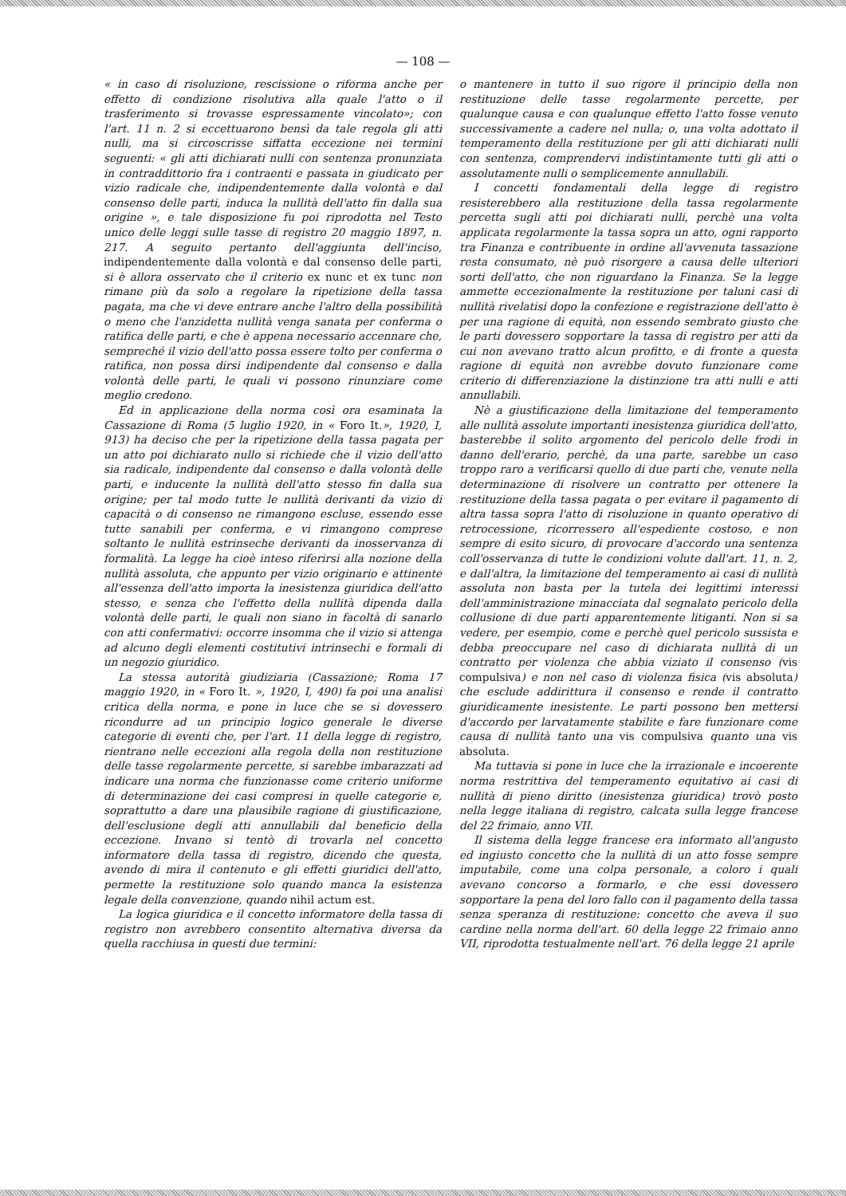— 108 —
« in caso di risoluzione, rescissione o riforma anche per effetto di condizione risolutiva alla quale l'atto o il trasferimento si trovasse espressamente vincolato»; con l'art. 11 n. 2 si eccettuarono bensì da tale regola gli atti nulli, ma si circoscrisse siffatta eccezione nei termini seguenti: « gli atti dichiarati nulli con sentenza pronunziata in contraddittorio fra i contraenti e passata in giudicato per vizio radicale che, indipendentemente dalla volontà e dal consenso delle parti, induca la nullità dell'atto fin dalla sua origine », e tale disposizione fu poi riprodotta nel Testo unico delle leggi sulle tasse di registro 20 maggio 1897, n. 217. A seguito pertanto dell'aggiunta dell'inciso, indipendentemente dalla volontà e dal consenso delle parti, si è allora osservato che il criterio ex nunc et ex tunc non rimane più da solo a regolare la ripetizione della tassa pagata, ma che vi deve entrare anche l'altro della possibilità o meno che l'anzidetta nullità venga sanata per conferma o ratifica delle parti, e che è appena necessario accennare che, sempreché il vizio dell'atto possa essere tolto per conferma o ratifica, non possa dirsi indipendente dal consenso e dalla volontà delle parti, le quali vi possono rinunziare come meglio credono.
Ed in applicazione della norma così ora esaminata la Cassazione di Roma (5 luglio 1920, in « Foro It.», 1920, I, 913) ha deciso che per la ripetizione della tassa pagata per un atto poi dichiarato nullo si richiede che il vizio dell'atto sia radicale, indipendente dal consenso e dalla volontà delle parti, e inducente la nullità dell'atto stesso fin dalla sua origine; per tal modo tutte le nullità derivanti da vizio di capacità o di consenso ne rimangono escluse, essendo esse tutte sanabili per conferma, e vi rimangono comprese soltanto le nullità estrinseche derivanti da inosservanza di formalità. La legge ha cioè inteso riferirsi alla nozione della nullità assoluta, che appunto per vizio originario e attinente all'essenza dell'atto importa la inesistenza giuridica dell'atto stesso, e senza che l'effetto della nullità dipenda dalla volontà delle parti, le quali non siano in facoltà di sanarlo con atti confermativi: occorre insomma che il vizio si attenga ad alcuno degli elementi costitutivi intrinsechi e formali di un negozio giuridico.
La stessa autorità giudiziaria (Cassazione; Roma 17 maggio 1920, in « Foro It. », 1920, I, 490) fa poi una analisi critica della norma, e pone in luce che se si dovessero ricondurre ad un principio logico generale le diverse categorie di eventi che, per l'art. 11 della legge di registro, rientrano nelle eccezioni alla regola della non restituzione delle tasse regolarmente percette, si sarebbe imbarazzati ad indicare una norma che funzionasse come criterio uniforme di determinazione dei casi compresi in quelle categorie e, soprattutto a dare una plausibile ragione di giustificazione, dell'esclusione degli atti annullabili dal beneficio della eccezione. Invano si tentò di trovarla nel concetto informatore della tassa di registro, dicendo che questa, avendo di mira il contenuto e gli effetti giuridici dell'atto, permette la restituzione solo quando manca la esistenza legale della convenzione, quando nihil actum est.
La logica giuridica e il concetto informatore della tassa di registro non avrebbero consentito alternativa diversa da quella racchiusa in questi due termini:
o mantenere in tutto il suo rigore il principio della non restituzione delle tasse regolarmente percette, per qualunque causa e con qualunque effetto l'atto fosse venuto successivamente a cadere nel nulla; o, una volta adottato il temperamento della restituzione per gli atti dichiarati nulli con sentenza, comprendervi indistintamente tutti gli atti o assolutamente nulli o semplicemente annullabili.
I concetti fondamentali della legge di registro resisterebbero alla restituzione della tassa regolarmente percetta sugli atti poi dichiarati nulli, perchè una volta applicata regolarmente la tassa sopra un atto, ogni rapporto tra Finanza e contribuente in ordine all'avvenuta tassazione resta consumato, nè può risorgere a causa delle ulteriori sorti dell'atto, che non riguardano la Finanza. Se la legge ammette eccezionalmente la restituzione per taluni casi di nullità rivelatisi dopo la confezione e registrazione dell'atto è per una ragione di equità, non essendo sembrato giusto che le parti dovessero sopportare la tassa di registro per atti da cui non avevano tratto alcun profitto, e di fronte a questa ragione di equità non avrebbe dovuto funzionare come criterio di differenziazione la distinzione tra atti nulli e atti annullabili.
Nè a giustificazione della limitazione del temperamento alle nullità assolute importanti inesistenza giuridica dell'atto, basterebbe il solito argomento del pericolo delle frodi in danno dell'erario, perchè, da una parte, sarebbe un caso troppo raro a verificarsi quello di due parti che, venute nella determinazione di risolvere un contratto per ottenere la restituzione della tassa pagata o per evitare il pagamento di altra tassa sopra l'atto di risoluzione in quanto operativo di retrocessione, ricorressero all'espediente costoso, e non sempre di esito sicuro, di provocare d'accordo una sentenza coll'osservanza di tutte le condizioni volute dall'art. 11, n. 2, e dall'altra, la limitazione del temperamento ai casi di nullità assoluta non basta per la tutela dei legittimi interessi dell'amministrazione minacciata dal segnalato pericolo della collusione di due parti apparentemente litiganti. Non si sa vedere, per esempio, come e perchè quel pericolo sussista e debba preoccupare nel caso di dichiarata nullità di un contratto per violenza che abbia viziato il consenso (vis compulsiva) e non nel caso di violenza fisica (vis absoluta) che esclude addirittura il consenso e rende il contratto giuridicamente inesistente. Le parti possono ben mettersi d'accordo per larvatamente stabilite e fare funzionare come causa di nullità tanto una vis compulsiva quanto una vis absoluta.
Ma tuttavia si pone in luce che la irrazionale e incoerente norma restrittiva del temperamento equitativo ai casi di nullità di pieno diritto (inesistenza giuridica) trovò posto nella legge italiana di registro, calcata sulla legge francese del 22 frimaio, anno VII.
Il sistema della legge francese era informato all'angusto ed ingiusto concetto che la nullità di un atto fosse sempre imputabile, come una colpa personale, a coloro i quali avevano concorso a formarlo, e che essi dovessero sopportare la pena del loro fallo con il pagamento della tassa senza speranza di restituzione: concetto che aveva il suo cardine nella norma dell'art. 60 della legge 22 frimaio anno VII, riprodotta testualmente nell'art. 76 della legge 21 aprile